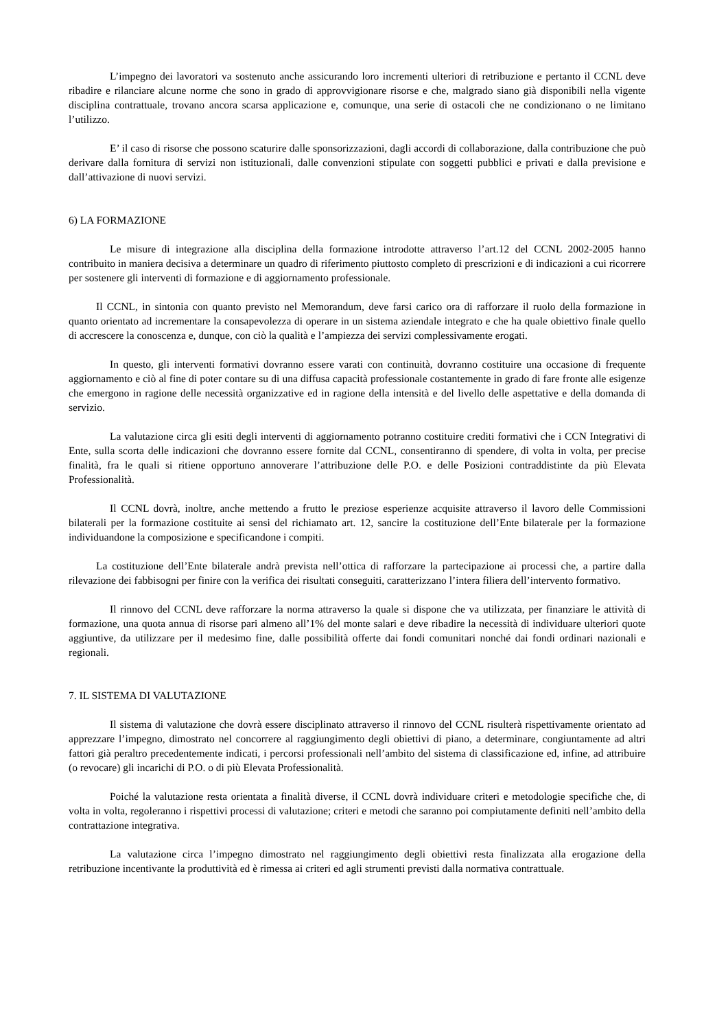L’impegno dei lavoratori va sostenuto anche assicurando loro incrementi ulteriori di retribuzione e pertanto il CCNL deve ribadire e rilanciare alcune norme che sono in grado di approvvigionare risorse e che, malgrado siano già disponibili nella vigente disciplina contrattuale, trovano ancora scarsa applicazione e, comunque, una serie di ostacoli che ne condizionano o ne limitano l’utilizzo.
E’ il caso di risorse che possono scaturire dalle sponsorizzazioni, dagli accordi di collaborazione, dalla contribuzione che può derivare dalla fornitura di servizi non istituzionali, dalle convenzioni stipulate con soggetti pubblici e privati e dalla previsione e dall’attivazione di nuovi servizi.
6) LA FORMAZIONE
Le misure di integrazione alla disciplina della formazione introdotte attraverso l’art.12 del CCNL 2002-2005 hanno contribuito in maniera decisiva a determinare un quadro di riferimento piuttosto completo di prescrizioni e di indicazioni a cui ricorrere per sostenere gli interventi di formazione e di aggiornamento professionale.
Il CCNL, in sintonia con quanto previsto nel Memorandum, deve farsi carico ora di rafforzare il ruolo della formazione in quanto orientato ad incrementare la consapevolezza di operare in un sistema aziendale integrato e che ha quale obiettivo finale quello di accrescere la conoscenza e, dunque, con ciò la qualità e l’ampiezza dei servizi complessivamente erogati.
In questo, gli interventi formativi dovranno essere varati con continuità, dovranno costituire una occasione di frequente aggiornamento e ciò al fine di poter contare su di una diffusa capacità professionale costantemente in grado di fare fronte alle esigenze che emergono in ragione delle necessità organizzative ed in ragione della intensità e del livello delle aspettative e della domanda di servizio.
La valutazione circa gli esiti degli interventi di aggiornamento potranno costituire crediti formativi che i CCN Integrativi di Ente, sulla scorta delle indicazioni che dovranno essere fornite dal CCNL, consentiranno di spendere, di volta in volta, per precise finalità, fra le quali si ritiene opportuno annoverare l’attribuzione delle P.O. e delle Posizioni contraddistinte da più Elevata Professionalità.
Il CCNL dovrà, inoltre, anche mettendo a frutto le preziose esperienze acquisite attraverso il lavoro delle Commissioni bilaterali per la formazione costituite ai sensi del richiamato art. 12, sancire la costituzione dell’Ente bilaterale per la formazione individuandone la composizione e specificandone i compiti.
La costituzione dell’Ente bilaterale andrà prevista nell’ottica di rafforzare la partecipazione ai processi che, a partire dalla rilevazione dei fabbisogni per finire con la verifica dei risultati conseguiti, caratterizzano l’intera filiera dell’intervento formativo.
Il rinnovo del CCNL deve rafforzare la norma attraverso la quale si dispone che va utilizzata, per finanziare le attività di formazione, una quota annua di risorse pari almeno all’1% del monte salari e deve ribadire la necessità di individuare ulteriori quote aggiuntive, da utilizzare per il medesimo fine, dalle possibilità offerte dai fondi comunitari nonché dai fondi ordinari nazionali e regionali.
7. IL SISTEMA DI VALUTAZIONE
Il sistema di valutazione che dovrà essere disciplinato attraverso il rinnovo del CCNL risulterà rispettivamente orientato ad apprezzare l’impegno, dimostrato nel concorrere al raggiungimento degli obiettivi di piano, a determinare, congiuntamente ad altri fattori già peraltro precedentemente indicati, i percorsi professionali nell’ambito del sistema di classificazione ed, infine, ad attribuire (o revocare) gli incarichi di P.O. o di più Elevata Professionalità.
Poiché la valutazione resta orientata a finalità diverse, il CCNL dovrà individuare criteri e metodologie specifiche che, di volta in volta, regoleranno i rispettivi processi di valutazione; criteri e metodi che saranno poi compiutamente definiti nell’ambito della contrattazione integrativa.
La valutazione circa l’impegno dimostrato nel raggiungimento degli obiettivi resta finalizzata alla erogazione della retribuzione incentivante la produttività ed è rimessa ai criteri ed agli strumenti previsti dalla normativa contrattuale.